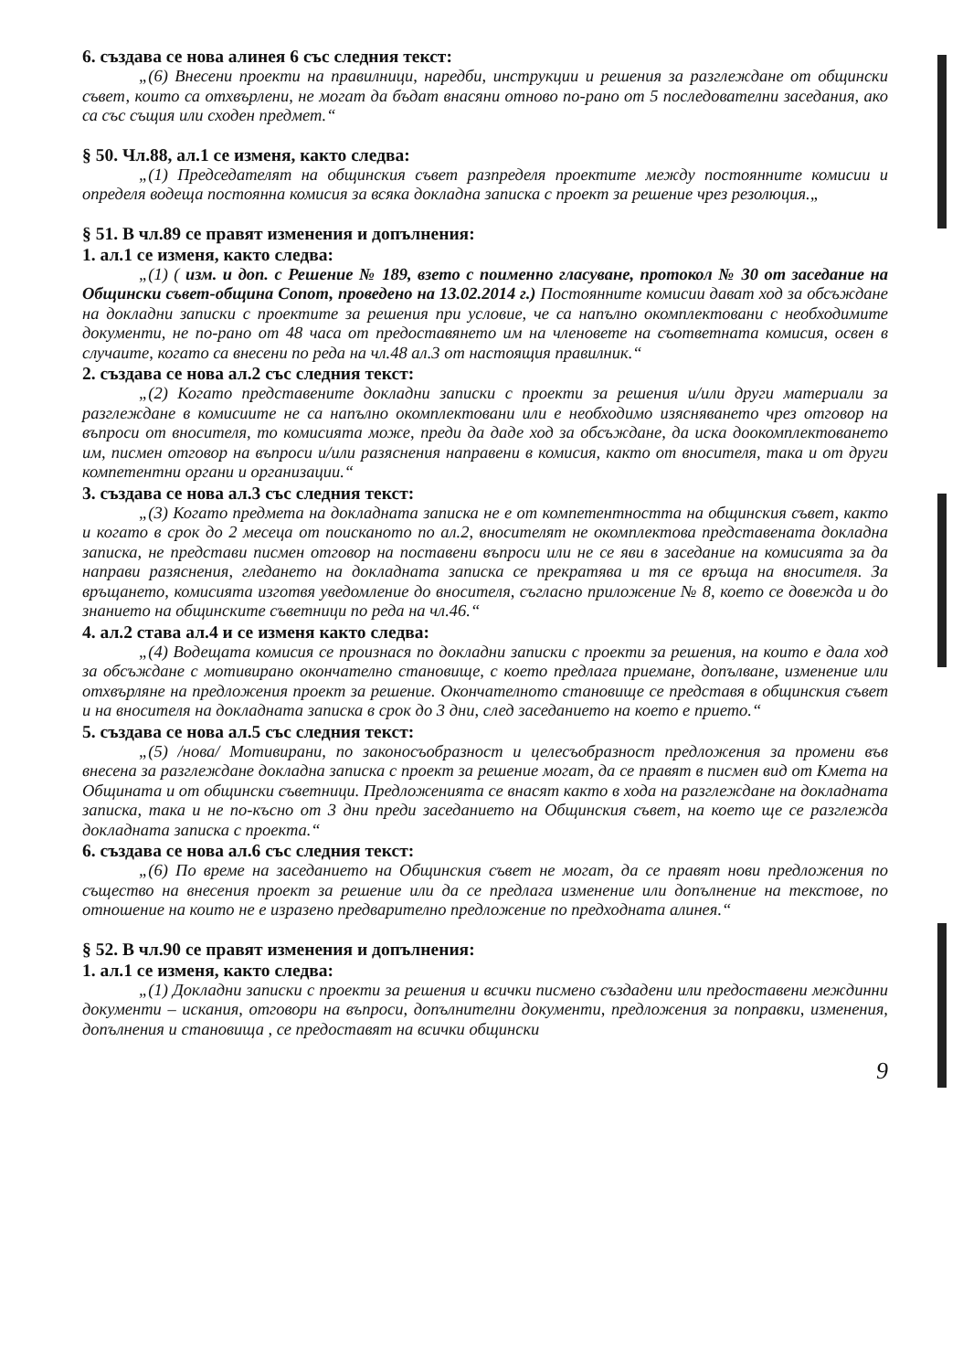6. създава се нова алинея 6 със следния текст:
„(6) Внесени проекти на правилници, наредби, инструкции и решения за разглеждане от общински съвет, които са отхвърлени, не могат да бъдат внасяни отново по-рано от 5 последователни заседания, ако са със същия или сходен предмет.“
§ 50. Чл.88, ал.1 се изменя, както следва:
„(1) Председателят на общинския съвет разпределя проектите между постоянните комисии и определя водеща постоянна комисия за всяка докладна записка с проект за решение чрез резолюция.„
§ 51. В чл.89 се правят изменения и допълнения:
1. ал.1 се изменя, както следва:
„(1) ( изм. и доп. с Решение № 189, взето с поименно гласуване, протокол № 30 от заседание на Общински съвет-община Сопот, проведено на 13.02.2014 г.) Постоянните комисии дават ход за обсъждане на докладни записки с проектите за решения при условие, че са напълно окомплектовани с необходимите документи, не по-рано от 48 часа от предоставянето им на членовете на съответната комисия, освен в случаите, когато са внесени по реда на чл.48 ал.3 от настоящия правилник.“
2. създава се нова ал.2 със следния текст:
„(2) Когато представените докладни записки с проекти за решения и/или други материали за разглеждане в комисиите не са напълно окомплектовани или е необходимо изясняването чрез отговор на въпроси от вносителя, то комисията може, преди да даде ход за обсъждане, да иска доокомплектоването им, писмен отговор на въпроси и/или разяснения направени в комисия, както от вносителя, така и от други компетентни органи и организации.“
3. създава се нова ал.3 със следния текст:
„(3) Когато предмета на докладната записка не е от компетентността на общинския съвет, както и когато в срок до 2 месеца от поисканото по ал.2, вносителят не окомплектова представената докладна записка, не представи писмен отговор на поставени въпроси или не се яви в заседание на комисията за да направи разяснения, гледането на докладната записка се прекратява и тя се връща на вносителя. За връщането, комисията изготвя уведомление до вносителя, съгласно приложение № 8, което се довежда и до знанието на общинските съветници по реда на чл.46.“
4. ал.2 става ал.4 и се изменя както следва:
„(4) Водещата комисия се произнася по докладни записки с проекти за решения, на които е дала ход за обсъждане с мотивирано окончателно становище, с което предлага приемане, допълване, изменение или отхвърляне на предложения проект за решение. Окончателното становище се представя в общинския съвет и на вносителя на докладната записка в срок до 3 дни, след заседанието на което е прието.“
5. създава се нова ал.5 със следния текст:
„(5) /нова/ Мотивирани, по законосъобразност и целесъобразност предложения за промени във внесена за разглеждане докладна записка с проект за решение могат, да се правят в писмен вид от Кмета на Общината и от общински съветници. Предложенията се внасят както в хода на разглеждане на докладната записка, така и не по-късно от 3 дни преди заседанието на Общинския съвет, на което ще се разглежда докладната записка с проекта.“
6. създава се нова ал.6 със следния текст:
„(6) По време на заседанието на Общинския съвет не могат, да се правят нови предложения по същество на внесения проект за решение или да се предлага изменение или допълнение на текстове, по отношение на които не е изразено предварително предложение по предходната алинея.“
§ 52. В чл.90 се правят изменения и допълнения:
1. ал.1 се изменя, както следва:
„(1) Докладни записки с проекти за решения и всички писмено създадени или предоставени междинни документи – искания, отговори на въпроси, допълнителни документи, предложения за поправки, изменения, допълнения и становища , се предоставят на всички общински
9